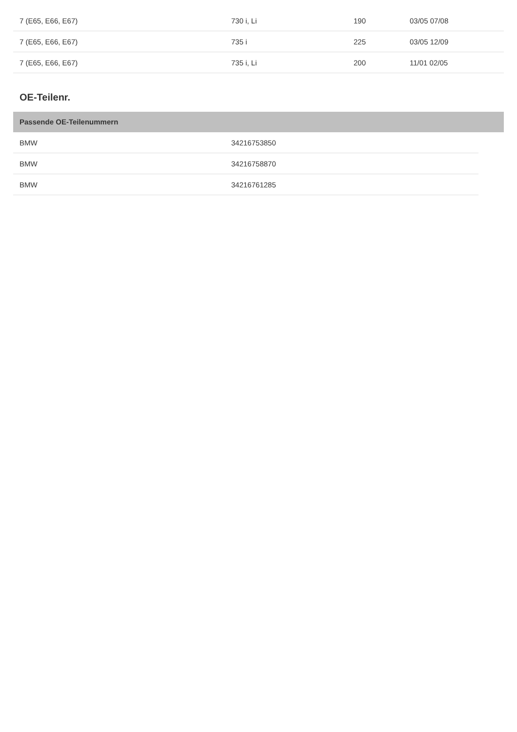| 7 (E65, E66, E67) | 730 i, Li | 190 | 03/05 07/08 |
| 7 (E65, E66, E67) | 735 i | 225 | 03/05 12/09 |
| 7 (E65, E66, E67) | 735 i, Li | 200 | 11/01 02/05 |
OE-Teilenr.
Passende OE-Teilenummern
| BMW | 34216753850 |
| BMW | 34216758870 |
| BMW | 34216761285 |